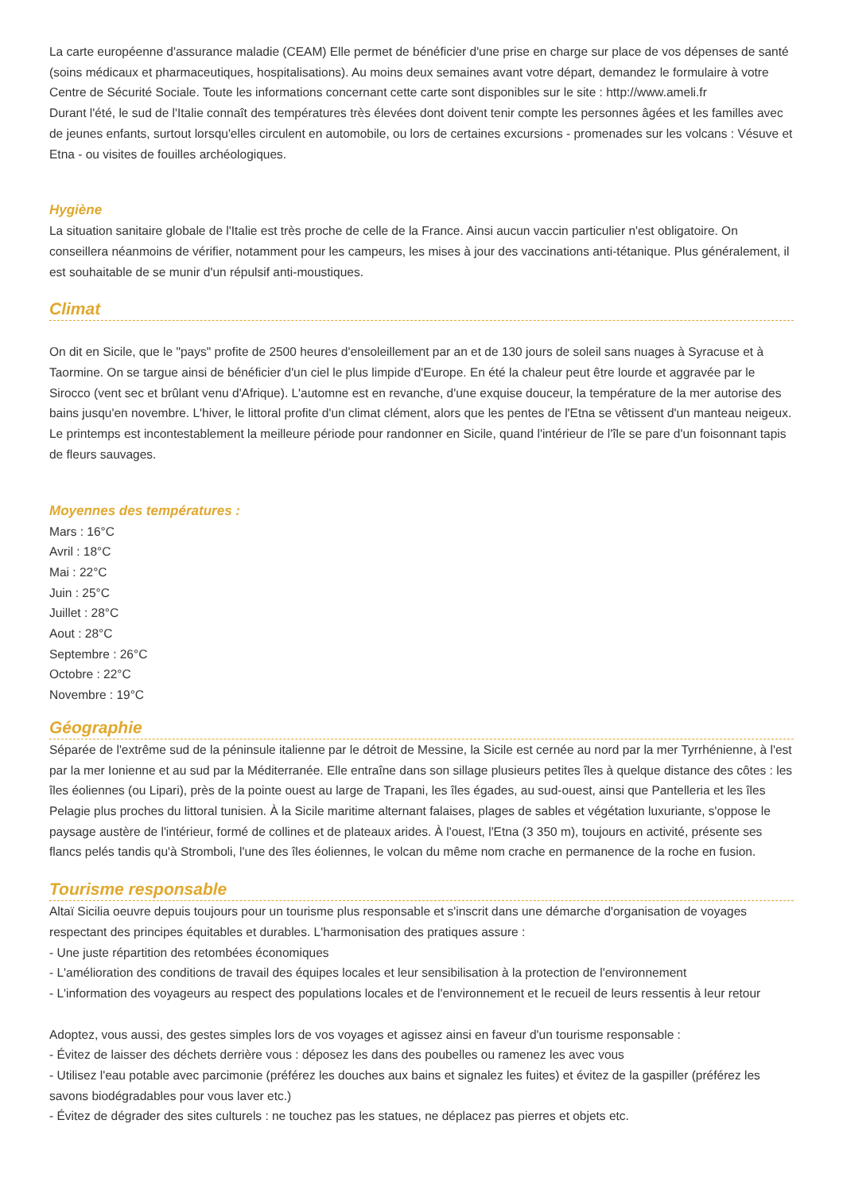La carte européenne d'assurance maladie (CEAM) Elle permet de bénéficier d'une prise en charge sur place de vos dépenses de santé (soins médicaux et pharmaceutiques, hospitalisations). Au moins deux semaines avant votre départ, demandez le formulaire à votre Centre de Sécurité Sociale. Toute les informations concernant cette carte sont disponibles sur le site : http://www.ameli.fr
Durant l'été, le sud de l'Italie connaît des températures très élevées dont doivent tenir compte les personnes âgées et les familles avec de jeunes enfants, surtout lorsqu'elles circulent en automobile, ou lors de certaines excursions - promenades sur les volcans : Vésuve et Etna - ou visites de fouilles archéologiques.
Hygiène
La situation sanitaire globale de l'Italie est très proche de celle de la France. Ainsi aucun vaccin particulier n'est obligatoire. On conseillera néanmoins de vérifier, notamment pour les campeurs, les mises à jour des vaccinations anti-tétanique. Plus généralement, il est souhaitable de se munir d'un répulsif anti-moustiques.
Climat
On dit en Sicile, que le "pays" profite de 2500 heures d'ensoleillement par an et de 130 jours de soleil sans nuages à Syracuse et à Taormine. On se targue ainsi de bénéficier d'un ciel le plus limpide d'Europe. En été la chaleur peut être lourde et aggravée par le Sirocco (vent sec et brûlant venu d'Afrique). L'automne est en revanche, d'une exquise douceur, la température de la mer autorise des bains jusqu'en novembre. L'hiver, le littoral profite d'un climat clément, alors que les pentes de l'Etna se vêtissent d'un manteau neigeux. Le printemps est incontestablement la meilleure période pour randonner en Sicile, quand l'intérieur de l'île se pare d'un foisonnant tapis de fleurs sauvages.
Moyennes des températures :
Mars : 16°C
Avril : 18°C
Mai : 22°C
Juin : 25°C
Juillet : 28°C
Aout : 28°C
Septembre : 26°C
Octobre : 22°C
Novembre : 19°C
Géographie
Séparée de l'extrême sud de la péninsule italienne par le détroit de Messine, la Sicile est cernée au nord par la mer Tyrrhénienne, à l'est par la mer Ionienne et au sud par la Méditerranée. Elle entraîne dans son sillage plusieurs petites îles à quelque distance des côtes : les îles éoliennes (ou Lipari), près de la pointe ouest au large de Trapani, les îles égades, au sud-ouest, ainsi que Pantelleria et les îles Pelagie plus proches du littoral tunisien. À la Sicile maritime alternant falaises, plages de sables et végétation luxuriante, s'oppose le paysage austère de l'intérieur, formé de collines et de plateaux arides. À l'ouest, l'Etna (3 350 m), toujours en activité, présente ses flancs pelés tandis qu'à Stromboli, l'une des îles éoliennes, le volcan du même nom crache en permanence de la roche en fusion.
Tourisme responsable
Altaï Sicilia oeuvre depuis toujours pour un tourisme plus responsable et s'inscrit dans une démarche d'organisation de voyages respectant des principes équitables et durables. L'harmonisation des pratiques assure :
- Une juste répartition des retombées économiques
- L'amélioration des conditions de travail des équipes locales et leur sensibilisation à la protection de l'environnement
- L'information des voyageurs au respect des populations locales et de l'environnement et le recueil de leurs ressentis à leur retour
Adoptez, vous aussi, des gestes simples lors de vos voyages et agissez ainsi en faveur d'un tourisme responsable :
- Évitez de laisser des déchets derrière vous : déposez les dans des poubelles ou ramenez les avec vous
- Utilisez l'eau potable avec parcimonie (préférez les douches aux bains et signalez les fuites) et évitez de la gaspiller (préférez les savons biodégradables pour vous laver etc.)
- Évitez de dégrader des sites culturels : ne touchez pas les statues, ne déplacez pas pierres et objets etc.